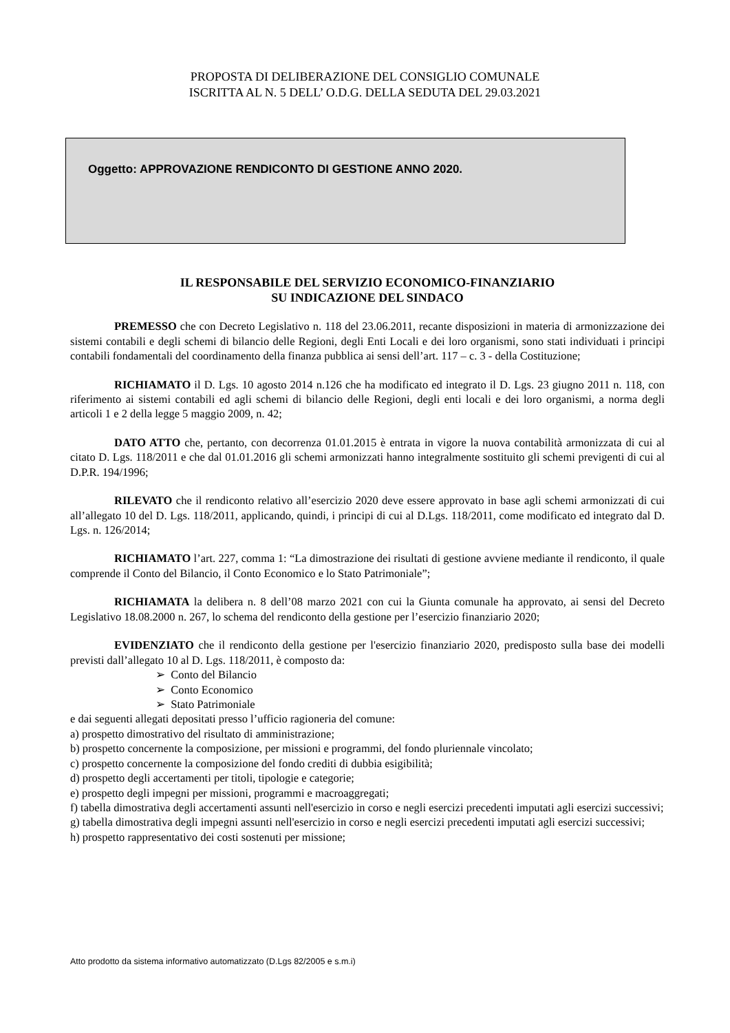PROPOSTA DI DELIBERAZIONE DEL CONSIGLIO COMUNALE
ISCRITTA AL N. 5 DELL’ O.D.G. DELLA SEDUTA DEL 29.03.2021
Oggetto: APPROVAZIONE RENDICONTO DI GESTIONE ANNO 2020.
IL RESPONSABILE DEL SERVIZIO ECONOMICO-FINANZIARIO
SU INDICAZIONE DEL SINDACO
PREMESSO che con Decreto Legislativo n. 118 del 23.06.2011, recante disposizioni in materia di armonizzazione dei sistemi contabili e degli schemi di bilancio delle Regioni, degli Enti Locali e dei loro organismi, sono stati individuati i principi contabili fondamentali del coordinamento della finanza pubblica ai sensi dell’art. 117 – c. 3 - della Costituzione;
RICHIAMATO il D. Lgs. 10 agosto 2014 n.126 che ha modificato ed integrato il D. Lgs. 23 giugno 2011 n. 118, con riferimento ai sistemi contabili ed agli schemi di bilancio delle Regioni, degli enti locali e dei loro organismi, a norma degli articoli 1 e 2 della legge 5 maggio 2009, n. 42;
DATO ATTO che, pertanto, con decorrenza 01.01.2015 è entrata in vigore la nuova contabilità armonizzata di cui al citato D. Lgs. 118/2011 e che dal 01.01.2016 gli schemi armonizzati hanno integralmente sostituito gli schemi previgenti di cui al D.P.R. 194/1996;
RILEVATO che il rendiconto relativo all’esercizio 2020 deve essere approvato in base agli schemi armonizzati di cui all’allegato 10 del D. Lgs. 118/2011, applicando, quindi, i principi di cui al D.Lgs. 118/2011, come modificato ed integrato dal D. Lgs. n. 126/2014;
RICHIAMATO l’art. 227, comma 1: “La dimostrazione dei risultati di gestione avviene mediante il rendiconto, il quale comprende il Conto del Bilancio, il Conto Economico e lo Stato Patrimoniale”;
RICHIAMATA la delibera n. 8 dell’08 marzo 2021 con cui la Giunta comunale ha approvato, ai sensi del Decreto Legislativo 18.08.2000 n. 267, lo schema del rendiconto della gestione per l’esercizio finanziario 2020;
EVIDENZIATO che il rendiconto della gestione per l'esercizio finanziario 2020, predisposto sulla base dei modelli previsti dall’allegato 10 al D. Lgs. 118/2011, è composto da:
➢ Conto del Bilancio
➢ Conto Economico
➢ Stato Patrimoniale
e dai seguenti allegati depositati presso l’ufficio ragioneria del comune:
a) prospetto dimostrativo del risultato di amministrazione;
b) prospetto concernente la composizione, per missioni e programmi, del fondo pluriennale vincolato;
c) prospetto concernente la composizione del fondo crediti di dubbia esigibilità;
d) prospetto degli accertamenti per titoli, tipologie e categorie;
e) prospetto degli impegni per missioni, programmi e macroaggregati;
f) tabella dimostrativa degli accertamenti assunti nell'esercizio in corso e negli esercizi precedenti imputati agli esercizi successivi;
g) tabella dimostrativa degli impegni assunti nell'esercizio in corso e negli esercizi precedenti imputati agli esercizi successivi;
h) prospetto rappresentativo dei costi sostenuti per missione;
Atto prodotto da sistema informativo automatizzato (D.Lgs 82/2005 e s.m.i)